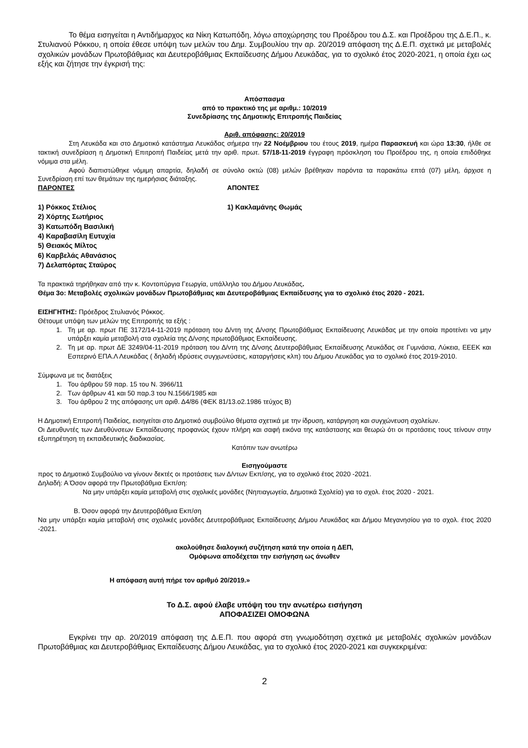Το θέμα εισηγείται η Αντιδήμαρχος κα Νίκη Κατωπόδη, λόγω αποχώρησης του Προέδρου του Δ.Σ. και Προέδρου της Δ.Ε.Π., κ. Στυλιανού Ρόκκου, η οποία έθεσε υπόψη των μελών του Δημ. Συμβουλίου την αρ. 20/2019 απόφαση της Δ.Ε.Π. σχετικά με μεταβολές σχολικών μονάδων Πρωτοβάθμιας και Δευτεροβάθμιας Εκπαίδευσης Δήμου Λευκάδας, για το σχολικό έτος 2020-2021, η οποία έχει ως εξής και ζήτησε την έγκρισή της:
Απόσπασμα
από το πρακτικό της με αριθμ.: 10/2019
Συνεδρίασης της Δημοτικής Επιτροπής Παιδείας
Αριθ. απόφασης: 20/2019
Στη Λευκάδα και στο Δημοτικό κατάστημα Λευκάδας σήμερα την 22 Νοέμβριου του έτους 2019, ημέρα Παρασκευή και ώρα 13:30, ήλθε σε τακτική συνεδρίαση η Δημοτική Επιτροπή Παιδείας μετά την αριθ. πρωτ. 57/18-11-2019 έγγραφη πρόσκληση του Προέδρου της, η οποία επιδόθηκε νόμιμα στα μέλη.
Αφού διαπιστώθηκε νόμιμη απαρτία, δηλαδή σε σύνολο οκτώ (08) μελών βρέθηκαν παρόντα τα παρακάτω επτά (07) μέλη, άρχισε η Συνεδρίαση επί των θεμάτων της ημερήσιας διάταξης.
ΠΑΡΟΝΤΕΣ ΑΠΟΝΤΕΣ
1) Ρόκκος Στέλιος
2) Χόρτης Σωτήριος
3) Κατωπόδη Βασιλική
4) Καραβασίλη Ευτυχία
5) Θειακός Μίλτος
6) Καρβελάς Αθανάσιος
7) Δελαπόρτας Σταύρος
1) Κακλαμάνης Θωμάς
Τα πρακτικά τηρήθηκαν από την κ. Κοντοπύργια Γεωργία, υπάλληλο του Δήμου Λευκάδας.
Θέμα 3ο: Μεταβολές σχολικών μονάδων Πρωτοβάθμιας και Δευτεροβάθμιας Εκπαίδευσης για το σχολικό έτος 2020 - 2021.
ΕΙΣΗΓΗΤΗΣ: Πρόεδρος Στυλιανός Ρόκκος.
Θέτουμε υπόψη των μελών της Επιτροπής τα εξής :
1. Τη με αρ. πρωτ ΠΕ 3172/14-11-2019 πρόταση του Δ/ντη της Δ/νσης Πρωτοβάθμιας Εκπαίδευσης Λευκάδας με την οποία προτείνει να μην υπάρξει καμία μεταβολή στα σχολεία της Δ/νσης πρωτοβάθμιας Εκπαίδευσης.
2. Τη με αρ. πρωτ ΔΕ 3249/04-11-2019 πρόταση του Δ/ντη της Δ/νσης Δευτεροβάθμιας Εκπαίδευσης Λευκάδας σε Γυμνάσια, Λύκεια, ΕΕΕΚ και Εσπερινό ΕΠΑ.Λ Λευκάδας ( δηλαδή ιδρύσεις συγχωνεύσεις, καταργήσεις κλπ) του Δήμου Λευκάδας για το σχολικό έτος 2019-2010.
Σύμφωνα με τις διατάξεις
1. Του άρθρου 59 παρ. 15 του Ν. 3966/11
2. Των άρθρων 41 και 50 παρ.3 του Ν.1566/1985 και
3. Του άρθρου 2 της απόφασης υπ αριθ. Δ4/86 (ΦΕΚ 81/13.ο2.1986 τεύχος Β)
Η Δημοτική Επιτροπή Παιδείας, εισηγείται στο Δημοτικό συμβούλιο θέματα σχετικά με την ίδρυση, κατάργηση και συγχώνευση σχολείων.
Οι Διευθυντές των Διευθύνσεων Εκπαίδευσης προφανώς έχουν πλήρη και σαφή εικόνα της κατάστασης και θεωρώ ότι οι προτάσεις τους τείνουν στην εξυπηρέτηση τη εκπαιδευτικής διαδικασίας.
Κατόπιν των ανωτέρω
Εισηγούμαστε
προς το Δημοτικό Συμβούλιο να γίνουν δεκτές οι προτάσεις των Δ/ντων Εκπ/σης, για το σχολικό έτος 2020 -2021.
Δηλαδή: Α Όσον αφορά την Πρωτοβάθμια Εκπ/ση:
Να μην υπάρξει καμία μεταβολή στις σχολικές μονάδες (Νηπιαγωγεία, Δημοτικά Σχολεία) για το σχολ. έτος 2020 - 2021.
Β. Όσον αφορά την Δευτεροβάθμια Εκπ/ση
Να μην υπάρξει καμία μεταβολή στις σχολικές μονάδες Δευτεροβάθμιας Εκπαίδευσης Δήμου Λευκάδας και Δήμου Μεγανησίου για το σχολ. έτος 2020 -2021.
ακολούθησε διαλογική συζήτηση κατά την οποία η ΔΕΠ,
Ομόφωνα αποδέχεται την εισήγηση ως άνωθεν
Η απόφαση αυτή πήρε τον αριθμό 20/2019.»
Το Δ.Σ. αφού έλαβε υπόψη του την ανωτέρω εισήγηση
ΑΠΟΦΑΣΙΖΕΙ ΟΜΟΦΩΝΑ
Εγκρίνει την αρ. 20/2019 απόφαση της Δ.Ε.Π. που αφορά στη γνωμοδότηση σχετικά με μεταβολές σχολικών μονάδων Πρωτοβάθμιας και Δευτεροβάθμιας Εκπαίδευσης Δήμου Λευκάδας, για το σχολικό έτος 2020-2021 και συγκεκριμένα:
2